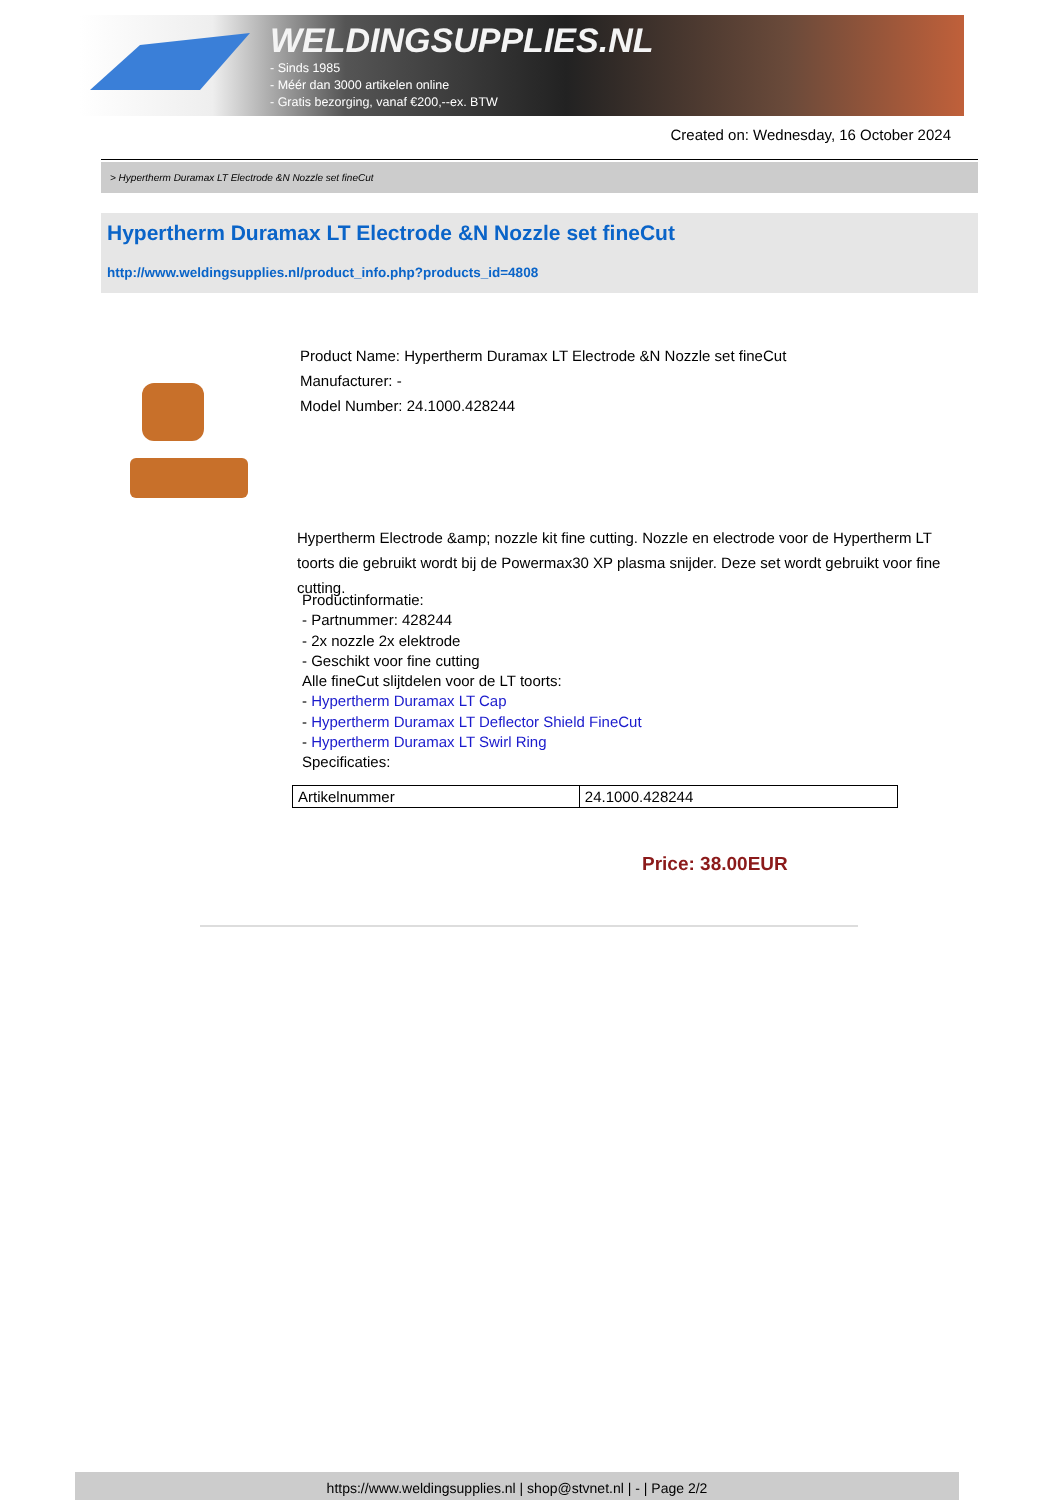WELDINGSUPPLIES.NL
- Sinds 1985
- Méér dan 3000 artikelen online
- Gratis bezorging, vanaf €200,--ex. BTW
Created on: Wednesday, 16 October 2024
> Hypertherm Duramax LT Electrode &N Nozzle set fineCut
Hypertherm Duramax LT Electrode &N Nozzle set fineCut
http://www.weldingsupplies.nl/product_info.php?products_id=4808
Product Name: Hypertherm Duramax LT Electrode &N Nozzle set fineCut
Manufacturer: -
Model Number: 24.1000.428244
Hypertherm Electrode &amp; nozzle kit fine cutting. Nozzle en electrode voor de Hypertherm LT toorts die gebruikt wordt bij de Powermax30 XP plasma snijder. Deze set wordt gebruikt voor fine cutting.
Productinformatie:
- Partnummer: 428244
- 2x nozzle 2x elektrode
- Geschikt voor fine cutting
Alle fineCut slijtdelen voor de LT toorts:
- Hypertherm Duramax LT Cap
- Hypertherm Duramax LT Deflector Shield FineCut
- Hypertherm Duramax LT Swirl Ring
Specificaties:
| Artikelnummer | 24.1000.428244 |
Price: 38.00EUR
https://www.weldingsupplies.nl | shop@stvnet.nl | - | Page 2/2